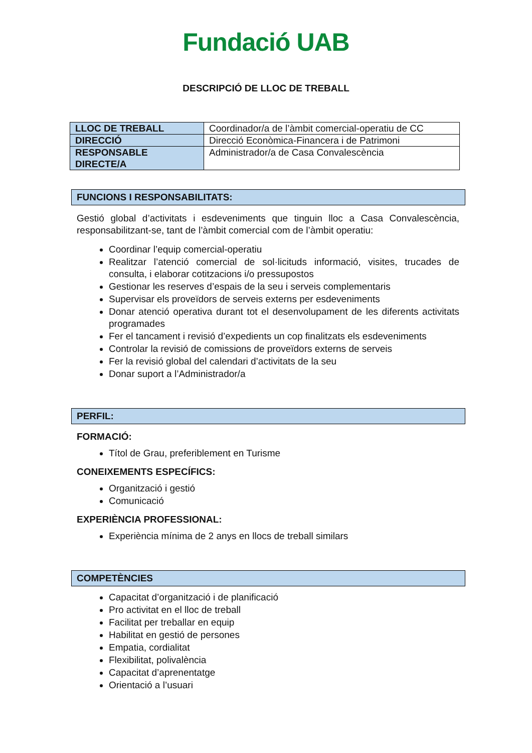Fundació UAB
DESCRIPCIÓ DE LLOC DE TREBALL
| LLOC DE TREBALL | Coordinador/a de l’àmbit comercial-operatiu de CC |
| DIRECCIÓ | Direcció Econòmica-Financera i de Patrimoni |
| RESPONSABLE DIRECTE/A | Administrador/a de Casa Convalescència |
FUNCIONS I RESPONSABILITATS:
Gestió global d’activitats i esdeveniments que tinguin lloc a Casa Convalescència, responsabilitzant-se, tant de l’àmbit comercial com de l’àmbit operatiu:
Coordinar l’equip comercial-operatiu
Realitzar l’atenció comercial de sol·licituds informació, visites, trucades de consulta, i elaborar cotitzacions i/o pressupostos
Gestionar les reserves d’espais de la seu i serveis complementaris
Supervisar els proveïdors de serveis externs per esdeveniments
Donar atenció operativa durant tot el desenvolupament de les diferents activitats programades
Fer el tancament i revisió d’expedients un cop finalitzats els esdeveniments
Controlar la revisió de comissions de proveïdors externs de serveis
Fer la revisió global del calendari d’activitats de la seu
Donar suport a l’Administrador/a
PERFIL:
FORMACIÓ:
Títol de Grau, preferiblement en Turisme
CONEIXEMENTS ESPECÍFICS:
Organització i gestió
Comunicació
EXPERIÈNCIA PROFESSIONAL:
Experiència mínima de 2 anys en llocs de treball similars
COMPETÈNCIES
Capacitat d’organització i de planificació
Pro activitat en el lloc de treball
Facilitat per treballar en equip
Habilitat en gestió de persones
Empatia, cordialitat
Flexibilitat, polivalència
Capacitat d’aprenentatge
Orientació a l’usuari